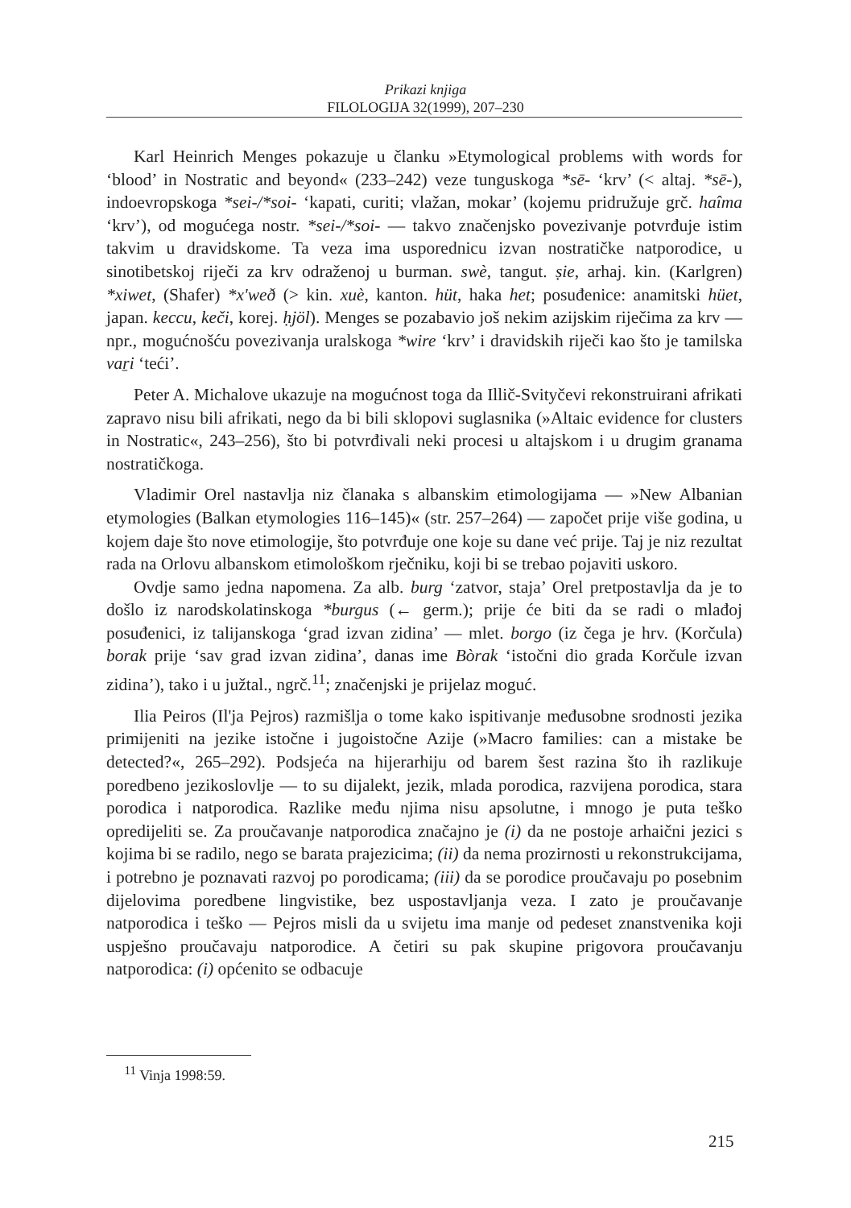Prikazi knjiga
FILOLOGIJA 32(1999), 207–230
Karl Heinrich Menges pokazuje u članku »Etymological problems with words for ‘blood’ in Nostratic and beyond« (233–242) veze tunguskoga *sē- ‘krv’ (< altaj. *sē-), indoevropskoga *sei-/*soi- ‘kapati, curiti; vlažan, mokar’ (kojemu pridružuje grč. haîma ‘krv’), od mogućega nostr. *sei-/*soi- — takvo značenjsko povezivanje potvrđuje istim takvim u dravidskome. Ta veza ima usporednicu izvan nostratičke natporodice, u sinotibetskoj riječi za krv odraženoj u burman. swè, tangut. ṣie, arhaj. kin. (Karlgren) *xiwet, (Shafer) *x'weð (> kin. xuè, kanton. hüt, haka het; posuđenice: anamitski hüet, japan. keccu, keči, korej. ḥjöl). Menges se pozabavio još nekim azijskim riječima za krv — npr., mogućnošću povezivanja uralskoga *wire ‘krv’ i dravidskih riječi kao što je tamilska vaṟi ‘teći’.
Peter A. Michalove ukazuje na mogućnost toga da Illič-Svityčevi rekonstruirani afrikati zapravo nisu bili afrikati, nego da bi bili sklopovi suglasnika (»Altaic evidence for clusters in Nostratic«, 243–256), što bi potvrđivali neki procesi u altajskom i u drugim granama nostratičkoga.
Vladimir Orel nastavlja niz članaka s albanskim etimologijama — »New Albanian etymologies (Balkan etymologies 116–145)« (str. 257–264) — započet prije više godina, u kojem daje što nove etimologije, što potvrđuje one koje su dane već prije. Taj je niz rezultat rada na Orlovu albanskom etimološkom rječniku, koji bi se trebao pojaviti uskoro.
Ovdje samo jedna napomena. Za alb. burg ‘zatvor, staja’ Orel pretpostavlja da je to došlo iz narodskolatinskoga *burgus (← germ.); prije će biti da se radi o mlađoj posuđenici, iz talijanskoga ‘grad izvan zidina’ — mlet. borgo (iz čega je hrv. (Korčula) borak prije ‘sav grad izvan zidina’, danas ime Bòrak ‘istočni dio grada Korčule izvan zidina’), tako i u južtal., ngrč.<sup>11</sup>; značenjski je prijelaz moguć.
Ilia Peiros (Il'ja Pejros) razmišlja o tome kako ispitivanje međusobne srodnosti jezika primijeniti na jezike istočne i jugoistočne Azije (»Macro families: can a mistake be detected?«, 265–292). Podsjeća na hijerarhiju od barem šest razina što ih razlikuje poredbeno jezikoslovlje — to su dijalekt, jezik, mlada porodica, razvijena porodica, stara porodica i natporodica. Razlike među njima nisu apsolutne, i mnogo je puta teško opredijeliti se. Za proučavanje natporodica značajno je (i) da ne postoje arhaični jezici s kojima bi se radilo, nego se barata prajezicima; (ii) da nema prozirnosti u rekonstrukcijama, i potrebno je poznavati razvoj po porodicama; (iii) da se porodice proučavaju po posebnim dijelovima poredbene lingvistike, bez uspostavljanja veza. I zato je proučavanje natporodica i teško — Pejros misli da u svijetu ima manje od pedeset znanstvenika koji uspješno proučavaju natporodice. A četiri su pak skupine prigovora proučavanju natporodica: (i) općenito se odbacuje
<sup>11</sup> Vinja 1998:59.
215